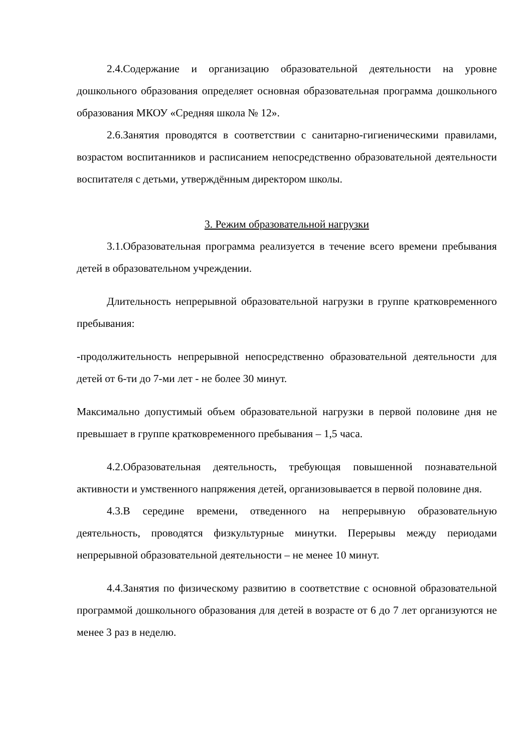2.4.Содержание и организацию образовательной деятельности на уровне дошкольного образования определяет основная образовательная программа дошкольного образования МКОУ «Средняя школа № 12».
2.6.Занятия проводятся в соответствии с санитарно-гигиеническими правилами, возрастом воспитанников и расписанием непосредственно образовательной деятельности воспитателя с детьми, утверждённым директором школы.
3. Режим образовательной нагрузки
3.1.Образовательная программа реализуется в течение всего времени пребывания детей в образовательном учреждении.
Длительность непрерывной образовательной нагрузки в группе кратковременного пребывания:
-продолжительность непрерывной непосредственно образовательной деятельности для детей от 6-ти до 7-ми лет - не более 30 минут.
Максимально допустимый объем образовательной нагрузки в первой половине дня не превышает в группе кратковременного пребывания – 1,5 часа.
4.2.Образовательная деятельность, требующая повышенной познавательной активности и умственного напряжения детей, организовывается в первой половине дня.
4.3.В середине времени, отведенного на непрерывную образовательную деятельность, проводятся физкультурные минутки. Перерывы между периодами непрерывной образовательной деятельности – не менее 10 минут.
4.4.Занятия по физическому развитию в соответствие с основной образовательной программой дошкольного образования для детей в возрасте от 6 до 7 лет организуются не менее 3 раз в неделю.